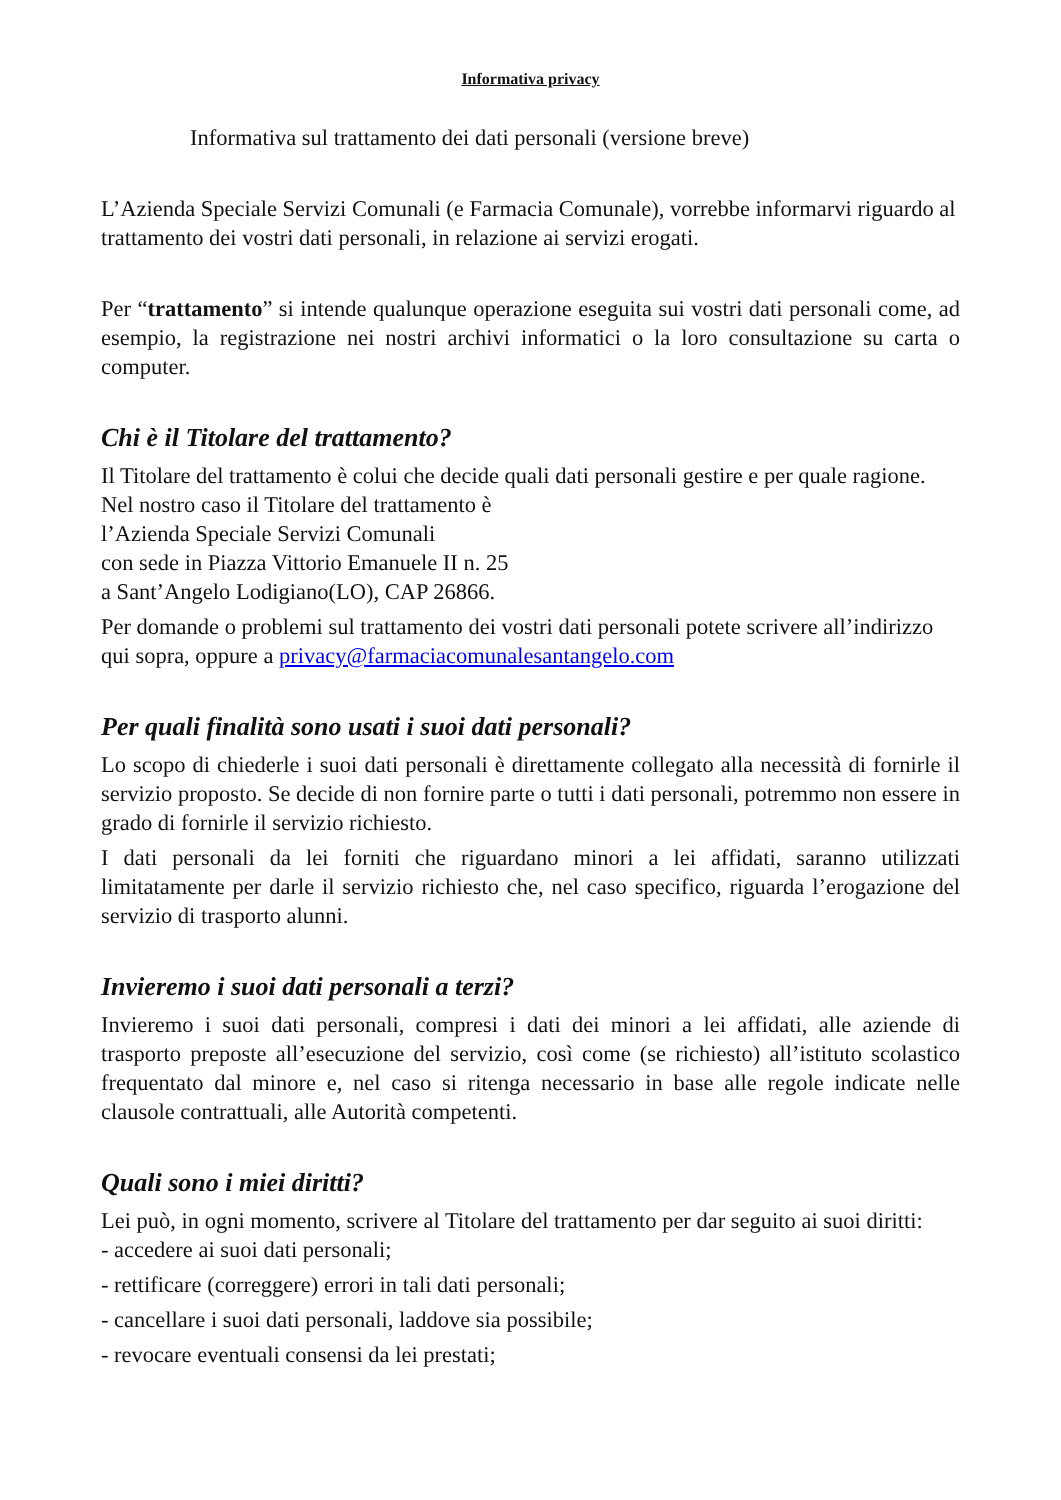Informativa privacy
Informativa sul trattamento dei dati personali (versione breve)
L’Azienda Speciale Servizi Comunali (e Farmacia Comunale), vorrebbe informarvi riguardo al trattamento dei vostri dati personali, in relazione ai servizi erogati.
Per “trattamento” si intende qualunque operazione eseguita sui vostri dati personali come, ad esempio, la registrazione nei nostri archivi informatici o la loro consultazione su carta o computer.
Chi è il Titolare del trattamento?
Il Titolare del trattamento è colui che decide quali dati personali gestire e per quale ragione. Nel nostro caso il Titolare del trattamento è
l’Azienda Speciale Servizi Comunali
con sede in Piazza Vittorio Emanuele II n. 25
a Sant’Angelo Lodigiano(LO), CAP 26866.
Per domande o problemi sul trattamento dei vostri dati personali potete scrivere all’indirizzo qui sopra, oppure a privacy@farmaciacomunalesantangelo.com
Per quali finalità sono usati i suoi dati personali?
Lo scopo di chiederle i suoi dati personali è direttamente collegato alla necessità di fornirle il servizio proposto. Se decide di non fornire parte o tutti i dati personali, potremmo non essere in grado di fornirle il servizio richiesto.
I dati personali da lei forniti che riguardano minori a lei affidati, saranno utilizzati limitatamente per darle il servizio richiesto che, nel caso specifico, riguarda l’erogazione del servizio di trasporto alunni.
Invieremo i suoi dati personali a terzi?
Invieremo i suoi dati personali, compresi i dati dei minori a lei affidati, alle aziende di trasporto preposte all’esecuzione del servizio, così come (se richiesto) all’istituto scolastico frequentato dal minore e, nel caso si ritenga necessario in base alle regole indicate nelle clausole contrattuali, alle Autorità competenti.
Quali sono i miei diritti?
Lei può, in ogni momento, scrivere al Titolare del trattamento per dar seguito ai suoi diritti:
- accedere ai suoi dati personali;
- rettificare (correggere) errori in tali dati personali;
- cancellare i suoi dati personali, laddove sia possibile;
- revocare eventuali consensi da lei prestati;